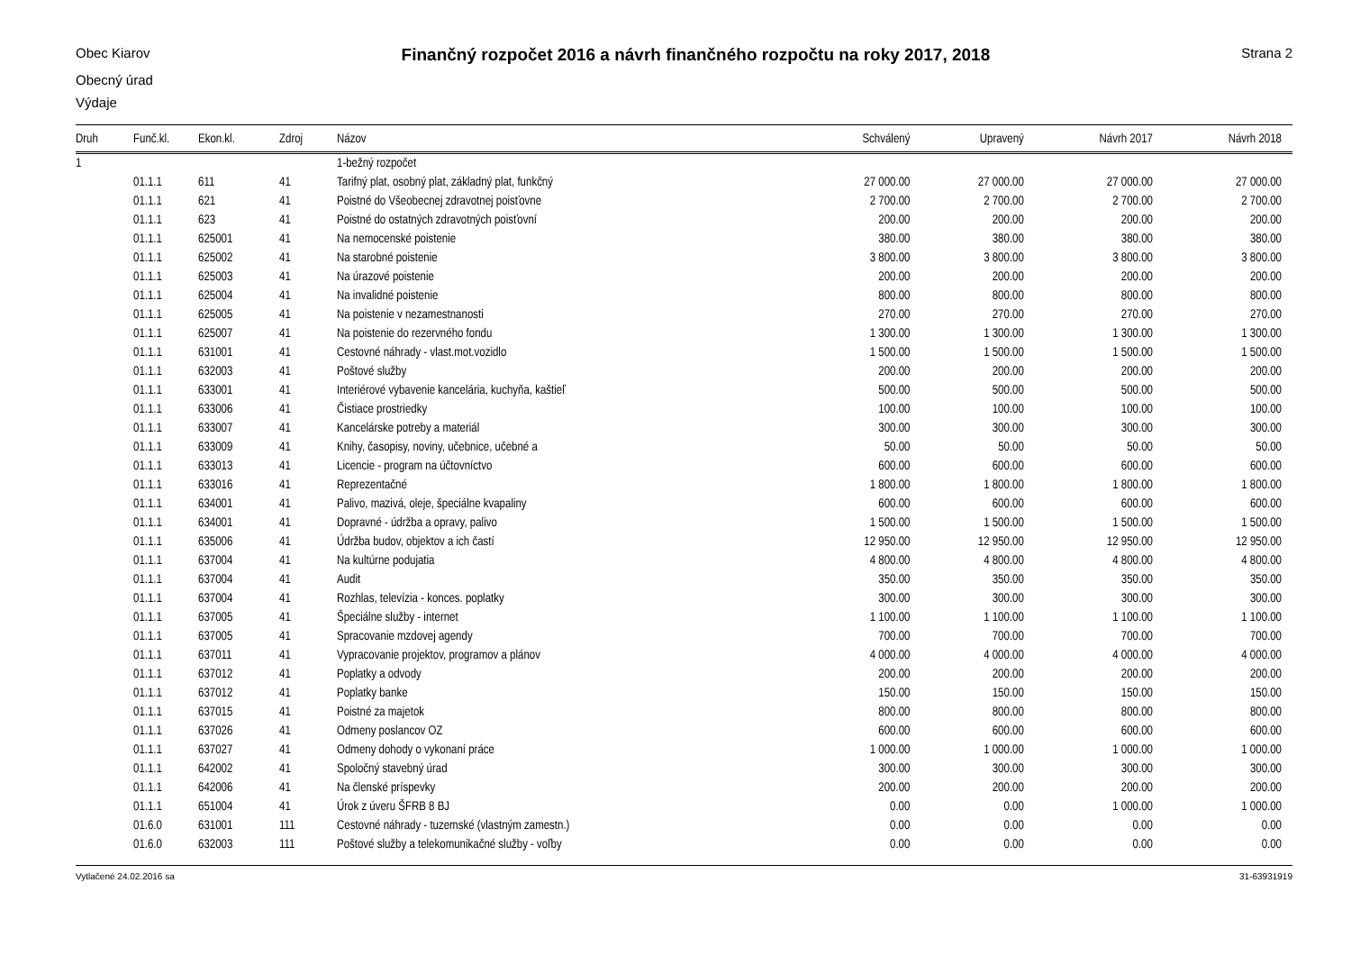Obec Kiarov
Finančný rozpočet 2016 a návrh finančného rozpočtu na roky 2017, 2018
Strana 2
Obecný úrad
Výdaje
| Druh | Funč.kl. | Ekon.kl. | Zdroj | Názov | Schválený | Upravený | Návrh 2017 | Návrh 2018 |
| --- | --- | --- | --- | --- | --- | --- | --- | --- |
| 1 | | | | 1-bežný rozpočet | | | | |
| | 01.1.1 | 611 | 41 | Tarifný plat, osobný plat, základný plat, funkčný | 27 000.00 | 27 000.00 | 27 000.00 | 27 000.00 |
| | 01.1.1 | 621 | 41 | Poistné do Všeobecnej zdravotnej poisťovne | 2 700.00 | 2 700.00 | 2 700.00 | 2 700.00 |
| | 01.1.1 | 623 | 41 | Poistné do ostatných zdravotných poisťovní | 200.00 | 200.00 | 200.00 | 200.00 |
| | 01.1.1 | 625001 | 41 | Na nemocenské poistenie | 380.00 | 380.00 | 380.00 | 380.00 |
| | 01.1.1 | 625002 | 41 | Na starobné poistenie | 3 800.00 | 3 800.00 | 3 800.00 | 3 800.00 |
| | 01.1.1 | 625003 | 41 | Na úrazové poistenie | 200.00 | 200.00 | 200.00 | 200.00 |
| | 01.1.1 | 625004 | 41 | Na invalidné poistenie | 800.00 | 800.00 | 800.00 | 800.00 |
| | 01.1.1 | 625005 | 41 | Na poistenie v nezamestnanosti | 270.00 | 270.00 | 270.00 | 270.00 |
| | 01.1.1 | 625007 | 41 | Na poistenie do rezervného fondu | 1 300.00 | 1 300.00 | 1 300.00 | 1 300.00 |
| | 01.1.1 | 631001 | 41 | Cestovné náhrady - vlast.mot.vozidlo | 1 500.00 | 1 500.00 | 1 500.00 | 1 500.00 |
| | 01.1.1 | 632003 | 41 | Poštové služby | 200.00 | 200.00 | 200.00 | 200.00 |
| | 01.1.1 | 633001 | 41 | Interiérové vybavenie kancelária, kuchyňa, kaštieľ | 500.00 | 500.00 | 500.00 | 500.00 |
| | 01.1.1 | 633006 | 41 | Čistiace prostriedky | 100.00 | 100.00 | 100.00 | 100.00 |
| | 01.1.1 | 633007 | 41 | Kancelárske potreby a materiál | 300.00 | 300.00 | 300.00 | 300.00 |
| | 01.1.1 | 633009 | 41 | Knihy, časopisy, noviny, učebnice, učebné a | 50.00 | 50.00 | 50.00 | 50.00 |
| | 01.1.1 | 633013 | 41 | Licencie - program na účtovníctvo | 600.00 | 600.00 | 600.00 | 600.00 |
| | 01.1.1 | 633016 | 41 | Reprezentačné | 1 800.00 | 1 800.00 | 1 800.00 | 1 800.00 |
| | 01.1.1 | 634001 | 41 | Palivo, mazivá, oleje, špeciálne kvapaliny | 600.00 | 600.00 | 600.00 | 600.00 |
| | 01.1.1 | 634001 | 41 | Dopravné - údržba a opravy, palivo | 1 500.00 | 1 500.00 | 1 500.00 | 1 500.00 |
| | 01.1.1 | 635006 | 41 | Údržba budov, objektov a ich častí | 12 950.00 | 12 950.00 | 12 950.00 | 12 950.00 |
| | 01.1.1 | 637004 | 41 | Na kultúrne podujatia | 4 800.00 | 4 800.00 | 4 800.00 | 4 800.00 |
| | 01.1.1 | 637004 | 41 | Audit | 350.00 | 350.00 | 350.00 | 350.00 |
| | 01.1.1 | 637004 | 41 | Rozhlas, televízia - konces. poplatky | 300.00 | 300.00 | 300.00 | 300.00 |
| | 01.1.1 | 637005 | 41 | Špeciálne služby - internet | 1 100.00 | 1 100.00 | 1 100.00 | 1 100.00 |
| | 01.1.1 | 637005 | 41 | Spracovanie mzdovej agendy | 700.00 | 700.00 | 700.00 | 700.00 |
| | 01.1.1 | 637011 | 41 | Vypracovanie projektov, programov a plánov | 4 000.00 | 4 000.00 | 4 000.00 | 4 000.00 |
| | 01.1.1 | 637012 | 41 | Poplatky a odvody | 200.00 | 200.00 | 200.00 | 200.00 |
| | 01.1.1 | 637012 | 41 | Poplatky banke | 150.00 | 150.00 | 150.00 | 150.00 |
| | 01.1.1 | 637015 | 41 | Poistné za majetok | 800.00 | 800.00 | 800.00 | 800.00 |
| | 01.1.1 | 637026 | 41 | Odmeny poslancov OZ | 600.00 | 600.00 | 600.00 | 600.00 |
| | 01.1.1 | 637027 | 41 | Odmeny dohody o vykonaní práce | 1 000.00 | 1 000.00 | 1 000.00 | 1 000.00 |
| | 01.1.1 | 642002 | 41 | Spoločný stavebný úrad | 300.00 | 300.00 | 300.00 | 300.00 |
| | 01.1.1 | 642006 | 41 | Na členské príspevky | 200.00 | 200.00 | 200.00 | 200.00 |
| | 01.1.1 | 651004 | 41 | Úrok z úveru ŠFRB 8 BJ | 0.00 | 0.00 | 1 000.00 | 1 000.00 |
| | 01.6.0 | 631001 | 111 | Cestovné náhrady - tuzemské (vlastným zamestn.) | 0.00 | 0.00 | 0.00 | 0.00 |
| | 01.6.0 | 632003 | 111 | Poštové služby a telekomunikačné služby - voľby | 0.00 | 0.00 | 0.00 | 0.00 |
Vytlačené 24.02.2016 sa 31-63931919